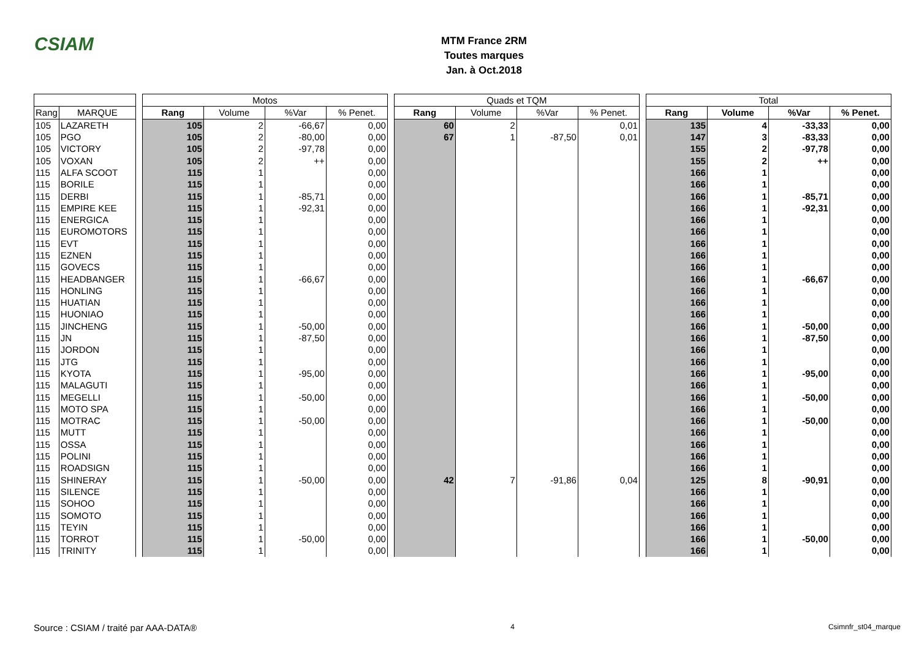CSIAM
MTM France 2RM
Toutes marques
Jan. à Oct.2018
| | | | Motos | | | | | Quads et TQM | | | | | Total | | | |
| Rang | MARQUE | | Rang | Volume | %Var | % Penet. | | Rang | Volume | %Var | % Penet. | | Rang | Volume | %Var | % Penet. |
| 105 | LAZARETH | | 105 | 2 | -66,67 | 0,00 | | 60 | 2 | | 0,01 | | 135 | 4 | -33,33 | 0,00 |
| 105 | PGO | | 105 | 2 | -80,00 | 0,00 | | 67 | 1 | -87,50 | 0,01 | | 147 | 3 | -83,33 | 0,00 |
| 105 | VICTORY | | 105 | 2 | -97,78 | 0,00 | | | | | | | 155 | 2 | -97,78 | 0,00 |
| 105 | VOXAN | | 105 | 2 | ++ | 0,00 | | | | | | | 155 | 2 | ++ | 0,00 |
| 115 | ALFA SCOOT | | 115 | 1 | | 0,00 | | | | | | | 166 | 1 | | 0,00 |
| 115 | BORILE | | 115 | 1 | | 0,00 | | | | | | | 166 | 1 | | 0,00 |
| 115 | DERBI | | 115 | 1 | -85,71 | 0,00 | | | | | | | 166 | 1 | -85,71 | 0,00 |
| 115 | EMPIRE KEE | | 115 | 1 | -92,31 | 0,00 | | | | | | | 166 | 1 | -92,31 | 0,00 |
| 115 | ENERGICA | | 115 | 1 | | 0,00 | | | | | | | 166 | 1 | | 0,00 |
| 115 | EUROMOTORS | | 115 | 1 | | 0,00 | | | | | | | 166 | 1 | | 0,00 |
| 115 | EVT | | 115 | 1 | | 0,00 | | | | | | | 166 | 1 | | 0,00 |
| 115 | EZNEN | | 115 | 1 | | 0,00 | | | | | | | 166 | 1 | | 0,00 |
| 115 | GOVECS | | 115 | 1 | | 0,00 | | | | | | | 166 | 1 | | 0,00 |
| 115 | HEADBANGER | | 115 | 1 | -66,67 | 0,00 | | | | | | | 166 | 1 | -66,67 | 0,00 |
| 115 | HONLING | | 115 | 1 | | 0,00 | | | | | | | 166 | 1 | | 0,00 |
| 115 | HUATIAN | | 115 | 1 | | 0,00 | | | | | | | 166 | 1 | | 0,00 |
| 115 | HUONIAO | | 115 | 1 | | 0,00 | | | | | | | 166 | 1 | | 0,00 |
| 115 | JINCHENG | | 115 | 1 | -50,00 | 0,00 | | | | | | | 166 | 1 | -50,00 | 0,00 |
| 115 | JN | | 115 | 1 | -87,50 | 0,00 | | | | | | | 166 | 1 | -87,50 | 0,00 |
| 115 | JORDON | | 115 | 1 | | 0,00 | | | | | | | 166 | 1 | | 0,00 |
| 115 | JTG | | 115 | 1 | | 0,00 | | | | | | | 166 | 1 | | 0,00 |
| 115 | KYOTA | | 115 | 1 | -95,00 | 0,00 | | | | | | | 166 | 1 | -95,00 | 0,00 |
| 115 | MALAGUTI | | 115 | 1 | | 0,00 | | | | | | | 166 | 1 | | 0,00 |
| 115 | MEGELLI | | 115 | 1 | -50,00 | 0,00 | | | | | | | 166 | 1 | -50,00 | 0,00 |
| 115 | MOTO SPA | | 115 | 1 | | 0,00 | | | | | | | 166 | 1 | | 0,00 |
| 115 | MOTRAC | | 115 | 1 | -50,00 | 0,00 | | | | | | | 166 | 1 | -50,00 | 0,00 |
| 115 | MUTT | | 115 | 1 | | 0,00 | | | | | | | 166 | 1 | | 0,00 |
| 115 | OSSA | | 115 | 1 | | 0,00 | | | | | | | 166 | 1 | | 0,00 |
| 115 | POLINI | | 115 | 1 | | 0,00 | | | | | | | 166 | 1 | | 0,00 |
| 115 | ROADSIGN | | 115 | 1 | | 0,00 | | | | | | | 166 | 1 | | 0,00 |
| 115 | SHINERAY | | 115 | 1 | -50,00 | 0,00 | | 42 | 7 | -91,86 | 0,04 | | 125 | 8 | -90,91 | 0,00 |
| 115 | SILENCE | | 115 | 1 | | 0,00 | | | | | | | 166 | 1 | | 0,00 |
| 115 | SOHOO | | 115 | 1 | | 0,00 | | | | | | | 166 | 1 | | 0,00 |
| 115 | SOMOTO | | 115 | 1 | | 0,00 | | | | | | | 166 | 1 | | 0,00 |
| 115 | TEYIN | | 115 | 1 | | 0,00 | | | | | | | 166 | 1 | | 0,00 |
| 115 | TORROT | | 115 | 1 | -50,00 | 0,00 | | | | | | | 166 | 1 | -50,00 | 0,00 |
| 115 | TRINITY | | 115 | 1 | | 0,00 | | | | | | | 166 | 1 | | 0,00 |
Source : CSIAM / traité par AAA-DATA® 4 Csimnfr_st04_marque